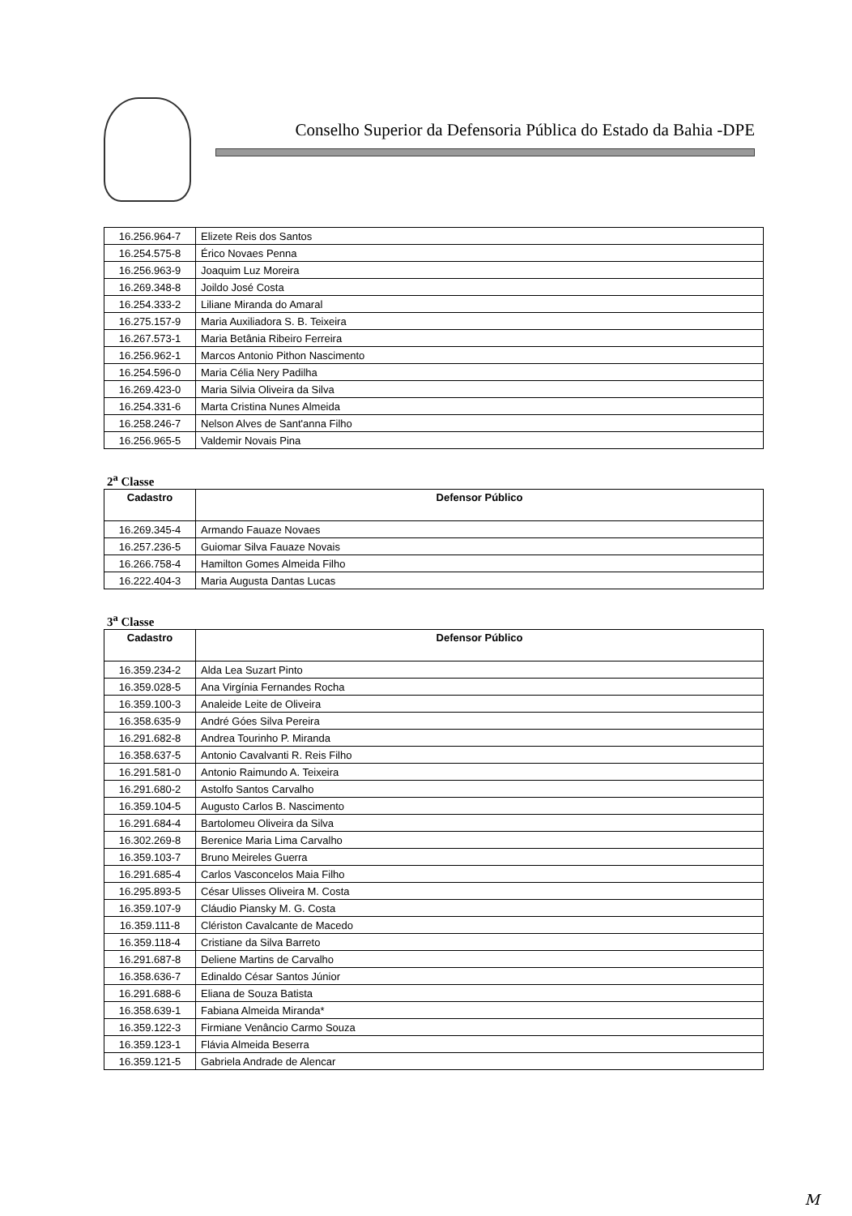Conselho Superior da Defensoria Pública do Estado da Bahia -DPE
| 16.256.964-7 | Elizete Reis dos Santos |
| 16.254.575-8 | Érico Novaes Penna |
| 16.256.963-9 | Joaquim Luz Moreira |
| 16.269.348-8 | Joildo José Costa |
| 16.254.333-2 | Liliane Miranda do Amaral |
| 16.275.157-9 | Maria Auxiliadora S. B. Teixeira |
| 16.267.573-1 | Maria Betânia Ribeiro Ferreira |
| 16.256.962-1 | Marcos Antonio Pithon Nascimento |
| 16.254.596-0 | Maria Célia Nery Padilha |
| 16.269.423-0 | Maria Silvia Oliveira da Silva |
| 16.254.331-6 | Marta Cristina Nunes Almeida |
| 16.258.246-7 | Nelson Alves de Sant'anna Filho |
| 16.256.965-5 | Valdemir Novais Pina |
2<sup>a</sup> Classe
| Cadastro | Defensor Público |
| --- | --- |
| 16.269.345-4 | Armando Fauaze Novaes |
| 16.257.236-5 | Guiomar Silva Fauaze Novais |
| 16.266.758-4 | Hamilton Gomes Almeida Filho |
| 16.222.404-3 | Maria Augusta Dantas Lucas |
3<sup>a</sup> Classe
| Cadastro | Defensor Público |
| --- | --- |
| 16.359.234-2 | Alda Lea Suzart Pinto |
| 16.359.028-5 | Ana Virgínia Fernandes Rocha |
| 16.359.100-3 | Analeide Leite de Oliveira |
| 16.358.635-9 | André Góes Silva Pereira |
| 16.291.682-8 | Andrea Tourinho P. Miranda |
| 16.358.637-5 | Antonio Cavalvanti R. Reis Filho |
| 16.291.581-0 | Antonio Raimundo A. Teixeira |
| 16.291.680-2 | Astolfo Santos Carvalho |
| 16.359.104-5 | Augusto Carlos B. Nascimento |
| 16.291.684-4 | Bartolomeu Oliveira da Silva |
| 16.302.269-8 | Berenice Maria Lima Carvalho |
| 16.359.103-7 | Bruno Meireles Guerra |
| 16.291.685-4 | Carlos Vasconcelos Maia Filho |
| 16.295.893-5 | César Ulisses Oliveira M. Costa |
| 16.359.107-9 | Cláudio Piansky M. G. Costa |
| 16.359.111-8 | Clériston Cavalcante de Macedo |
| 16.359.118-4 | Cristiane da Silva Barreto |
| 16.291.687-8 | Deliene Martins de Carvalho |
| 16.358.636-7 | Edinaldo César Santos Júnior |
| 16.291.688-6 | Eliana de Souza Batista |
| 16.358.639-1 | Fabiana Almeida Miranda* |
| 16.359.122-3 | Firmiane Venâncio Carmo Souza |
| 16.359.123-1 | Flávia Almeida Beserra |
| 16.359.121-5 | Gabriela Andrade de Alencar |
M